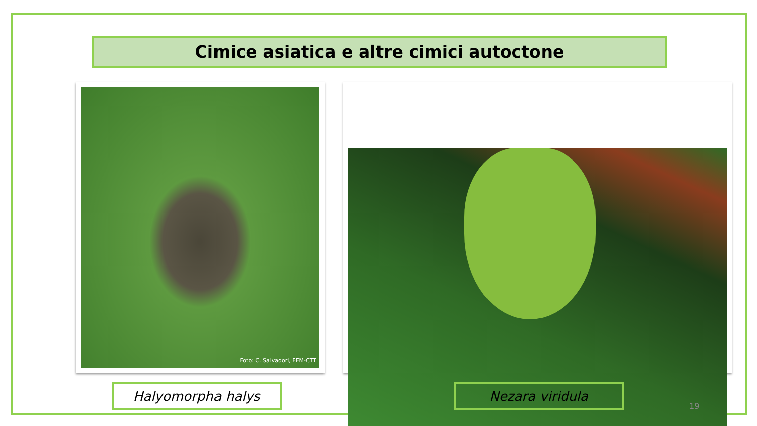Cimice asiatica e altre cimici autoctone
Foto: C. Salvadori, FEM-CTT
Halyomorpha halys Nezara viridula
19